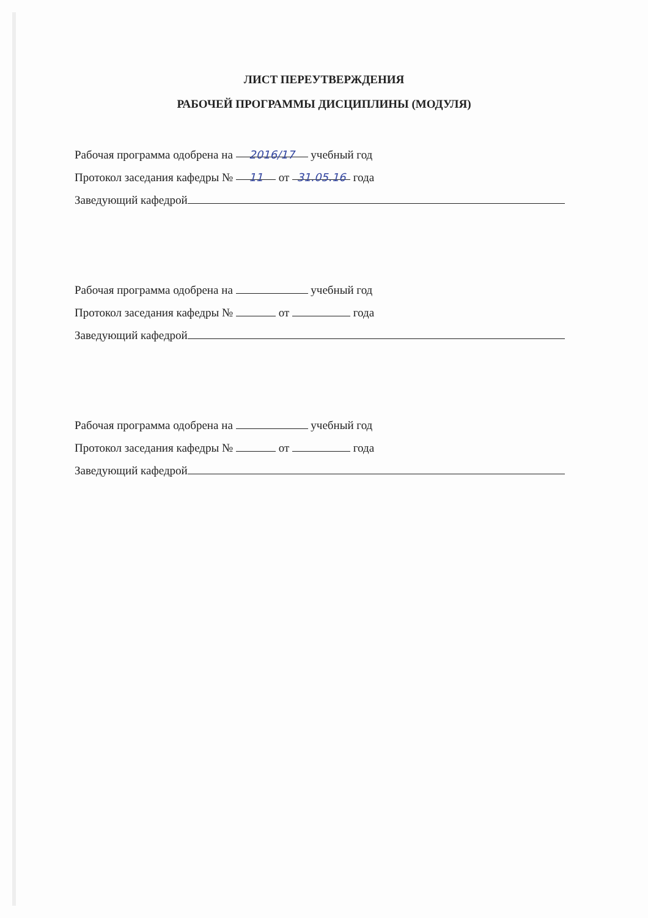ЛИСТ ПЕРЕУТВЕРЖДЕНИЯ
РАБОЧЕЙ ПРОГРАММЫ ДИСЦИПЛИНЫ (МОДУЛЯ)
Рабочая программа одобрена на 2016/17 учебный год
Протокол заседания кафедры № 11 от 31.05.16 года
Заведующий кафедрой
Рабочая программа одобрена на учебный год
Протокол заседания кафедры № от года
Заведующий кафедрой
Рабочая программа одобрена на учебный год
Протокол заседания кафедры № от года
Заведующий кафедрой